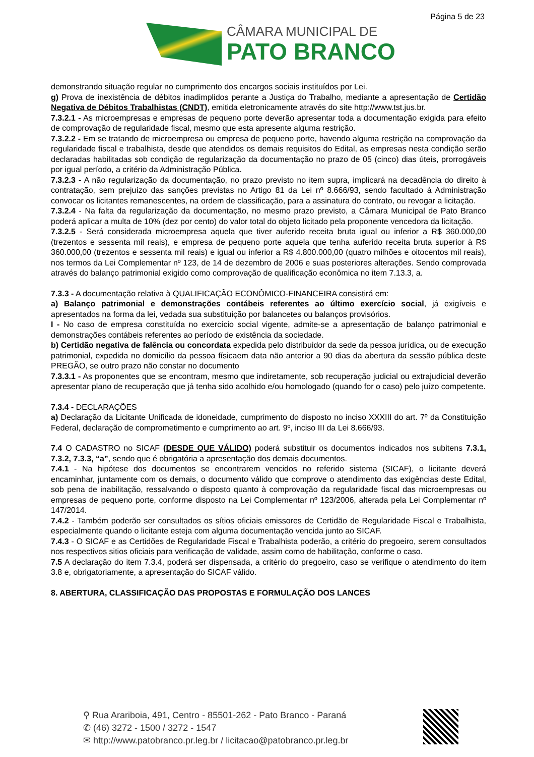Página 5 de 23
CÂMARA MUNICIPAL DE
PATO BRANCO
demonstrando situação regular no cumprimento dos encargos sociais instituídos por Lei.
g) Prova de inexistência de débitos inadimplidos perante a Justiça do Trabalho, mediante a apresentação de Certidão Negativa de Débitos Trabalhistas (CNDT), emitida eletronicamente através do site http://www.tst.jus.br.
7.3.2.1 - As microempresas e empresas de pequeno porte deverão apresentar toda a documentação exigida para efeito de comprovação de regularidade fiscal, mesmo que esta apresente alguma restrição.
7.3.2.2 - Em se tratando de microempresa ou empresa de pequeno porte, havendo alguma restrição na comprovação da regularidade fiscal e trabalhista, desde que atendidos os demais requisitos do Edital, as empresas nesta condição serão declaradas habilitadas sob condição de regularização da documentação no prazo de 05 (cinco) dias úteis, prorrogáveis por igual período, a critério da Administração Pública.
7.3.2.3 - A não regularização da documentação, no prazo previsto no item supra, implicará na decadência do direito à contratação, sem prejuízo das sanções previstas no Artigo 81 da Lei nº 8.666/93, sendo facultado à Administração convocar os licitantes remanescentes, na ordem de classificação, para a assinatura do contrato, ou revogar a licitação.
7.3.2.4 - Na falta da regularização da documentação, no mesmo prazo previsto, a Câmara Municipal de Pato Branco poderá aplicar a multa de 10% (dez por cento) do valor total do objeto licitado pela proponente vencedora da licitação.
7.3.2.5 - Será considerada microempresa aquela que tiver auferido receita bruta igual ou inferior a R$ 360.000,00 (trezentos e sessenta mil reais), e empresa de pequeno porte aquela que tenha auferido receita bruta superior à R$ 360.000,00 (trezentos e sessenta mil reais) e igual ou inferior a R$ 4.800.000,00 (quatro milhões e oitocentos mil reais), nos termos da Lei Complementar nº 123, de 14 de dezembro de 2006 e suas posteriores alterações. Sendo comprovada através do balanço patrimonial exigido como comprovação de qualificação econômica no item 7.13.3, a.
7.3.3 - A documentação relativa à QUALIFICAÇÃO ECONÔMICO-FINANCEIRA consistirá em:
a) Balanço patrimonial e demonstrações contábeis referentes ao último exercício social, já exigíveis e apresentados na forma da lei, vedada sua substituição por balancetes ou balanços provisórios.
I - No caso de empresa constituída no exercício social vigente, admite-se a apresentação de balanço patrimonial e demonstrações contábeis referentes ao período de existência da sociedade.
b) Certidão negativa de falência ou concordata expedida pelo distribuidor da sede da pessoa jurídica, ou de execução patrimonial, expedida no domicílio da pessoa físicaem data não anterior a 90 dias da abertura da sessão pública deste PREGÃO, se outro prazo não constar no documento
7.3.3.1 - As proponentes que se encontram, mesmo que indiretamente, sob recuperação judicial ou extrajudicial deverão apresentar plano de recuperação que já tenha sido acolhido e/ou homologado (quando for o caso) pelo juízo competente.
7.3.4 - DECLARAÇÕES
a) Declaração da Licitante Unificada de idoneidade, cumprimento do disposto no inciso XXXIII do art. 7º da Constituição Federal, declaração de comprometimento e cumprimento ao art. 9º, inciso III da Lei 8.666/93.
7.4 O CADASTRO no SICAF (DESDE QUE VÁLIDO) poderá substituir os documentos indicados nos subitens 7.3.1, 7.3.2, 7.3.3, “a”, sendo que é obrigatória a apresentação dos demais documentos.
7.4.1 - Na hipótese dos documentos se encontrarem vencidos no referido sistema (SICAF), o licitante deverá encaminhar, juntamente com os demais, o documento válido que comprove o atendimento das exigências deste Edital, sob pena de inabilitação, ressalvando o disposto quanto à comprovação da regularidade fiscal das microempresas ou empresas de pequeno porte, conforme disposto na Lei Complementar nº 123/2006, alterada pela Lei Complementar nº 147/2014.
7.4.2 - Também poderão ser consultados os sítios oficiais emissores de Certidão de Regularidade Fiscal e Trabalhista, especialmente quando o licitante esteja com alguma documentação vencida junto ao SICAF.
7.4.3 - O SICAF e as Certidões de Regularidade Fiscal e Trabalhista poderão, a critério do pregoeiro, serem consultados nos respectivos sitios oficiais para verificação de validade, assim como de habilitação, conforme o caso.
7.5 A declaração do item 7.3.4, poderá ser dispensada, a critério do pregoeiro, caso se verifique o atendimento do item 3.8 e, obrigatoriamente, a apresentação do SICAF válido.
8. ABERTURA, CLASSIFICAÇÃO DAS PROPOSTAS E FORMULAÇÃO DOS LANCES
⚲ Rua Arariboia, 491, Centro - 85501-262 - Pato Branco - Paraná
✆ (46) 3272 - 1500 / 3272 - 1547
✉ http://www.patobranco.pr.leg.br / licitacao@patobranco.pr.leg.br